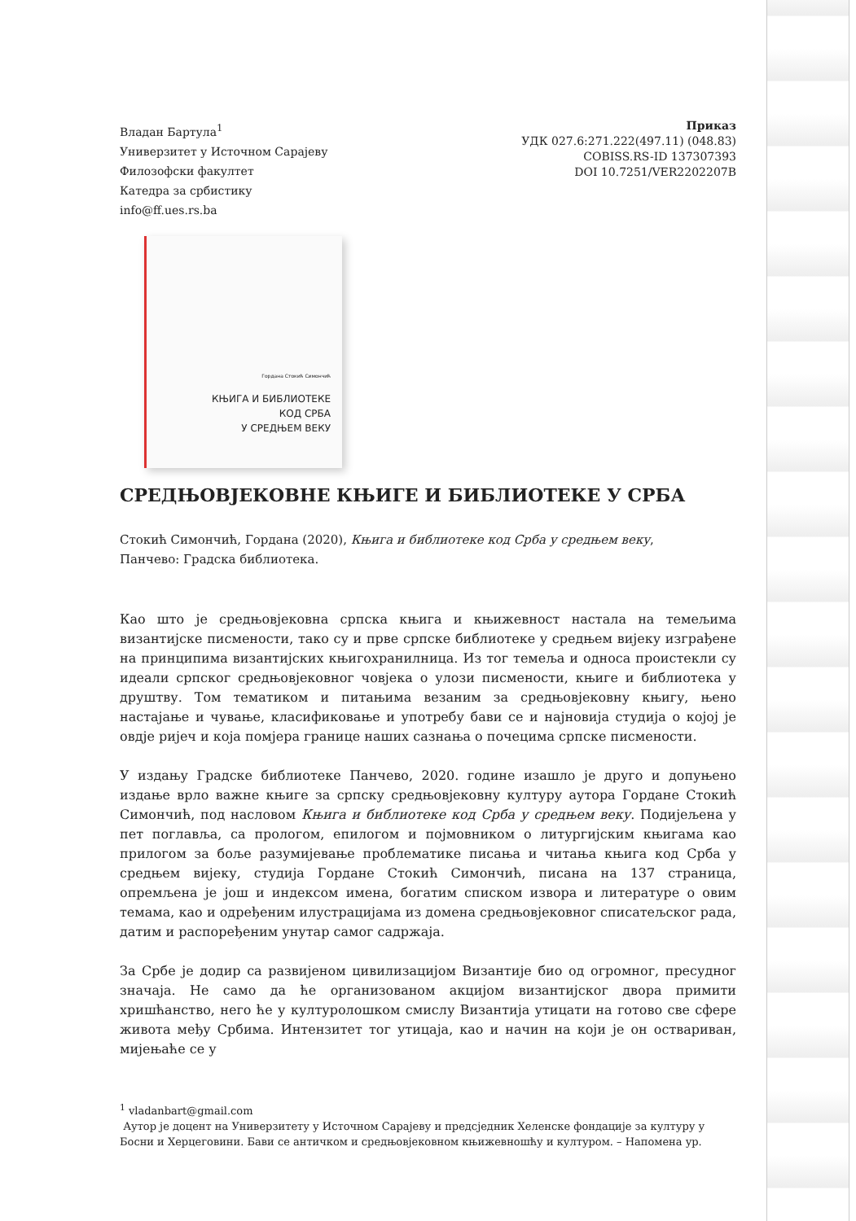Владан Бартула<sup>1</sup>
Универзитет у Источном Сарајеву
Филозофски факултет
Катедра за србистику
info@ff.ues.rs.ba
Приказ
УДК 027.6:271.222(497.11) (048.83)
COBISS.RS-ID 137307393
DOI 10.7251/VER2202207B
Гордана Стокић Симончић
КЊИГА И БИБЛИОТЕКЕ
КОД СРБА
У СРЕДЊЕМ ВЕКУ
СРЕДЊОВЈЕКОВНЕ КЊИГЕ И БИБЛИОТЕКЕ У СРБА
Стокић Симончић, Гордана (2020), Књига и библиотеке код Срба у средњем веку,
Панчево: Градска библиотека.
Као што је средњовјековна српска књига и књижевност настала на темељима византијске писмености, тако су и прве српске библиотеке у средњем вијеку изграђене на принципима византијских књигохранилница. Из тог темеља и односа проистекли су идеали српског средњовјековног човјека о улози писмености, књиге и библиотека у друштву. Том тематиком и питањима везаним за средњовјековну књигу, њено настајање и чување, класификовање и употребу бави се и најновија студија о којој је овдје ријеч и која помјера границе наших сазнања о почецима српске писмености.
У издању Градске библиотеке Панчево, 2020. године изашло је друго и допуњено издање врло важне књиге за српску средњовјековну културу аутора Гордане Стокић Симончић, под насловом Књига и библиотеке код Срба у средњем веку. Подијељена у пет поглавља, са прологом, епилогом и појмовником о литургијским књигама као прилогом за боље разумијевање проблематике писања и читања књига код Срба у средњем вијеку, студија Гордане Стокић Симончић, писана на 137 страница, опремљена је још и индексом имена, богатим списком извора и литературе о овим темама, као и одређеним илустрацијама из домена средњовјековног списатељског рада, датим и распоређеним унутар самог садржаја.
За Србе је додир са развијеном цивилизацијом Византије био од огромног, пресудног значаја. Не само да ће организованом акцијом византијског двора примити хришћанство, него ће у културолошком смислу Византија утицати на готово све сфере живота међу Србима. Интензитет тог утицаја, као и начин на који је он оствариван, мијењаће се у
<sup>1</sup> vladanbart@gmail.com
Аутор је доцент на Универзитету у Источном Сарајеву и предсједник Хеленске фондације за културу у Босни и Херцеговини. Бави се античком и средњовјековном књижевношћу и културом. – Напомена ур.